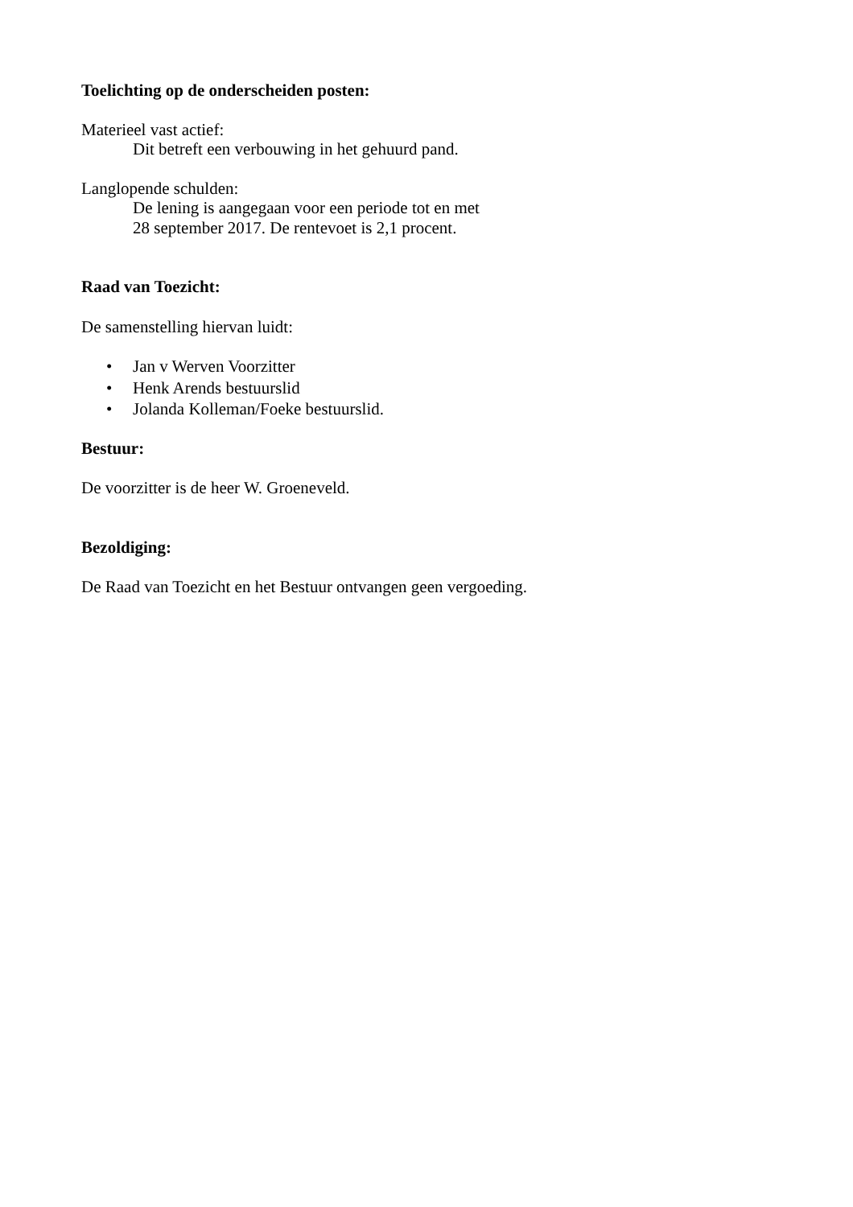Toelichting op de onderscheiden posten:
Materieel vast actief:
Dit betreft een verbouwing in het gehuurd pand.
Langlopende schulden:
De lening is aangegaan voor een periode tot en met
28 september 2017. De rentevoet is 2,1 procent.
Raad van Toezicht:
De samenstelling hiervan luidt:
• Jan v Werven Voorzitter
• Henk Arends bestuurslid
• Jolanda Kolleman/Foeke bestuurslid.
Bestuur:
De voorzitter is de heer W. Groeneveld.
Bezoldiging:
De Raad van Toezicht en het Bestuur ontvangen geen vergoeding.